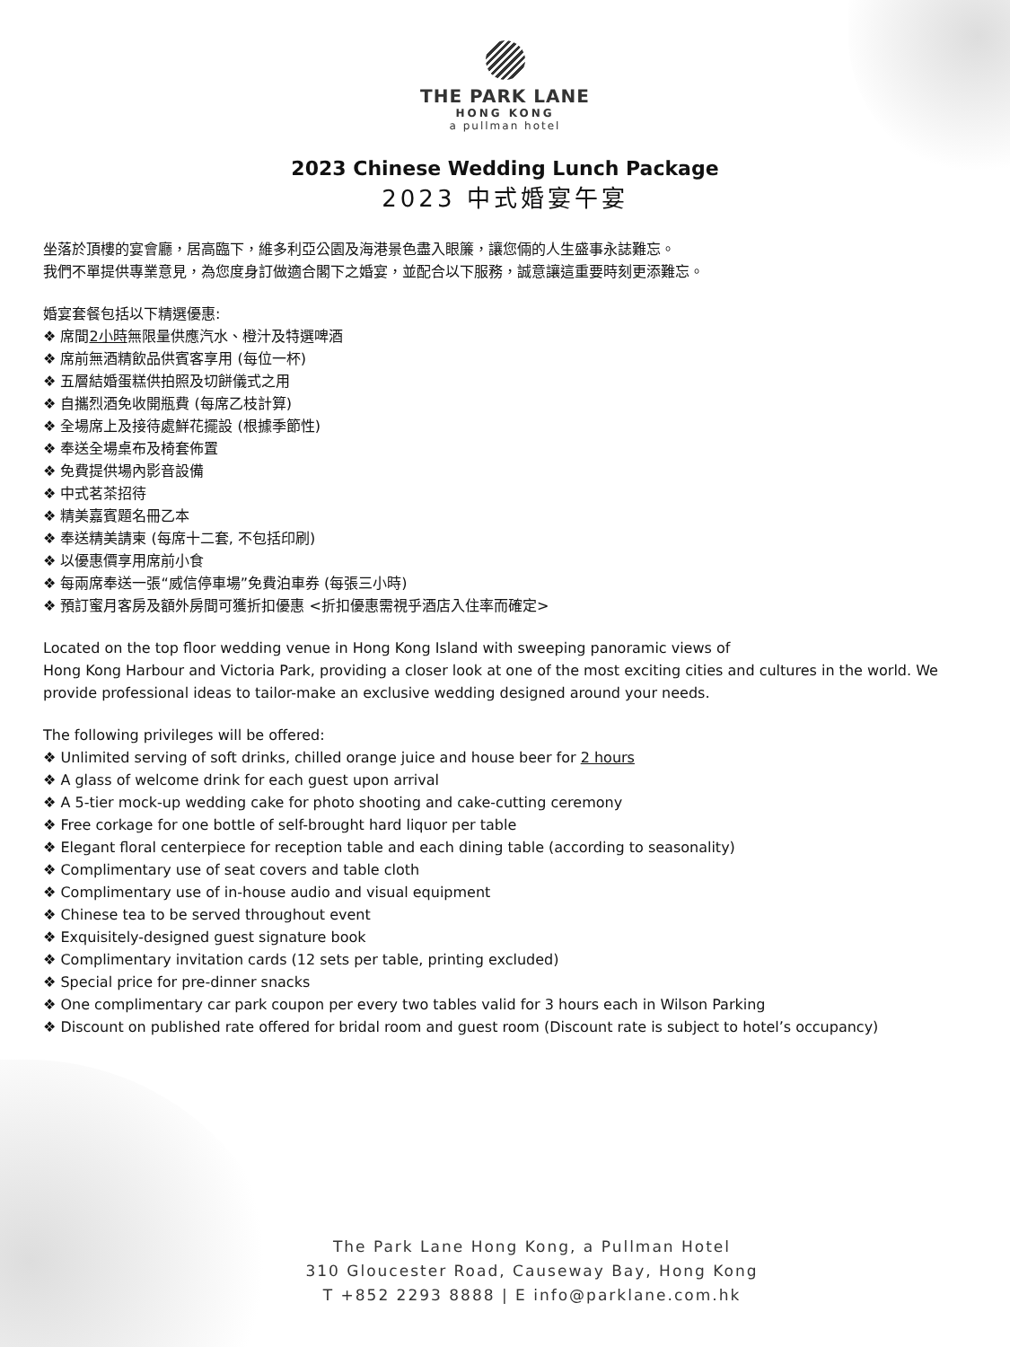THE PARK LANE
HONG KONG
a pullman hotel
2023 Chinese Wedding Lunch Package
2023 中式婚宴午宴
坐落於頂樓的宴會廳，居高臨下，維多利亞公園及海港景色盡入眼簾，讓您倆的人生盛事永誌難忘。
我們不單提供專業意見，為您度身訂做適合閣下之婚宴，並配合以下服務，誠意讓這重要時刻更添難忘。
婚宴套餐包括以下精選優惠:
❖ 席間2小時無限量供應汽水、橙汁及特選啤酒
❖ 席前無酒精飲品供賓客享用 (每位一杯)
❖ 五層結婚蛋糕供拍照及切餅儀式之用
❖ 自攜烈酒免收開瓶費 (每席乙枝計算)
❖ 全場席上及接待處鮮花擺設 (根據季節性)
❖ 奉送全場桌布及椅套佈置
❖ 免費提供場內影音設備
❖ 中式茗茶招待
❖ 精美嘉賓題名冊乙本
❖ 奉送精美請柬 (每席十二套, 不包括印刷)
❖ 以優惠價享用席前小食
❖ 每兩席奉送一張“威信停車場”免費泊車券 (每張三小時)
❖ 預訂蜜月客房及額外房間可獲折扣優惠 <折扣優惠需視乎酒店入住率而確定>
Located on the top floor wedding venue in Hong Kong Island with sweeping panoramic views of
Hong Kong Harbour and Victoria Park, providing a closer look at one of the most exciting cities and cultures in the world. We provide professional ideas to tailor-make an exclusive wedding designed around your needs.
The following privileges will be offered:
❖ Unlimited serving of soft drinks, chilled orange juice and house beer for 2 hours
❖ A glass of welcome drink for each guest upon arrival
❖ A 5-tier mock-up wedding cake for photo shooting and cake-cutting ceremony
❖ Free corkage for one bottle of self-brought hard liquor per table
❖ Elegant floral centerpiece for reception table and each dining table (according to seasonality)
❖ Complimentary use of seat covers and table cloth
❖ Complimentary use of in-house audio and visual equipment
❖ Chinese tea to be served throughout event
❖ Exquisitely-designed guest signature book
❖ Complimentary invitation cards (12 sets per table, printing excluded)
❖ Special price for pre-dinner snacks
❖ One complimentary car park coupon per every two tables valid for 3 hours each in Wilson Parking
❖ Discount on published rate offered for bridal room and guest room (Discount rate is subject to hotel’s occupancy)
The Park Lane Hong Kong, a Pullman Hotel
310 Gloucester Road, Causeway Bay, Hong Kong
T +852 2293 8888 | E info@parklane.com.hk